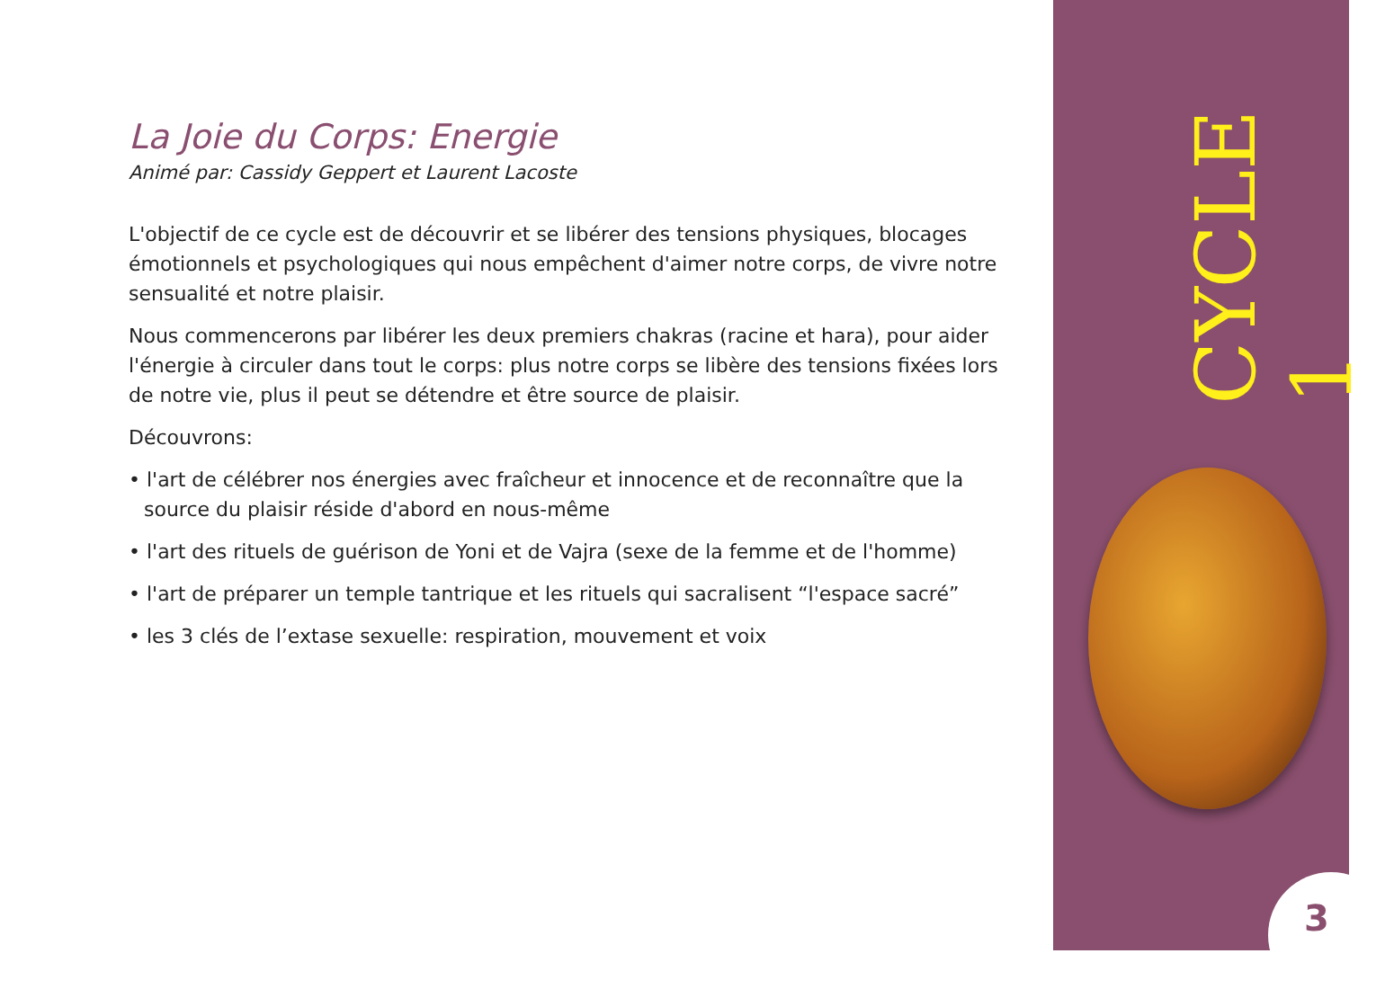La Joie du Corps: Energie
Animé par: Cassidy Geppert et Laurent Lacoste
L'objectif de ce cycle est de découvrir et se libérer des tensions physiques, blocages émotionnels et psychologiques qui nous empêchent d'aimer notre corps, de vivre notre sensualité et notre plaisir.
Nous commencerons par libérer les deux premiers chakras (racine et hara), pour aider l'énergie à circuler dans tout le corps: plus notre corps se libère des tensions fixées lors de notre vie, plus il peut se détendre et être source de plaisir.
Découvrons:
• l'art de célébrer nos énergies avec fraîcheur et innocence et de reconnaître que la source du plaisir réside d'abord en nous-même
• l'art des rituels de guérison de Yoni et de Vajra (sexe de la femme et de l'homme)
• l'art de préparer un temple tantrique et les rituels qui sacralisent “l'espace sacré”
• les 3 clés de l’extase sexuelle: respiration, mouvement et voix
CYCLE 1
3